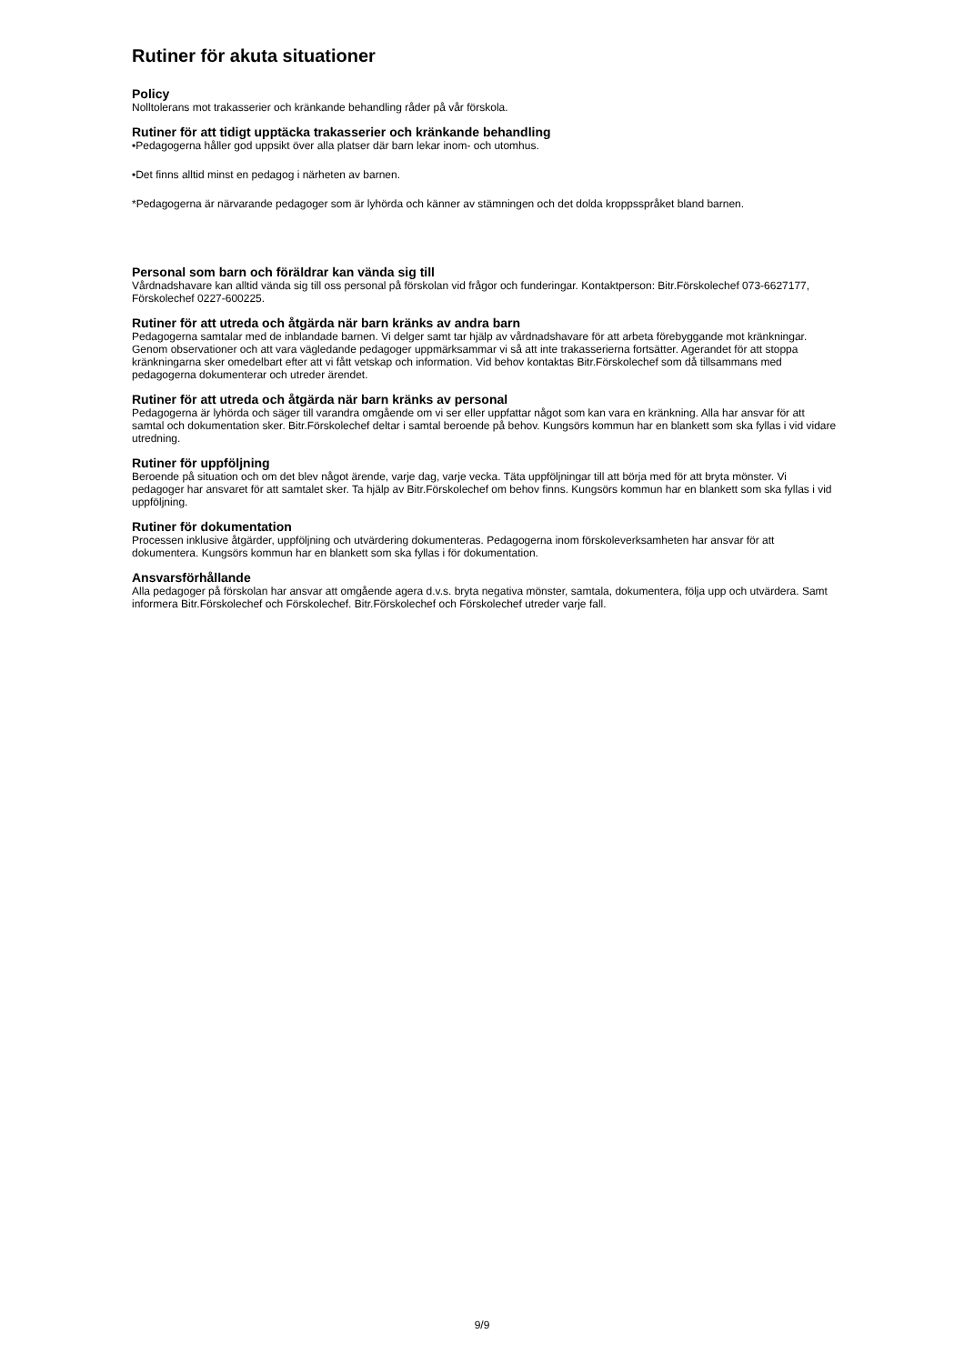Rutiner för akuta situationer
Policy
Nolltolerans mot trakasserier och kränkande behandling råder på vår förskola.
Rutiner för att tidigt upptäcka trakasserier och kränkande behandling
•Pedagogerna håller god uppsikt över alla platser där barn lekar inom- och utomhus.
•Det finns alltid minst en pedagog i närheten av barnen.
*Pedagogerna är närvarande pedagoger som är lyhörda och känner av stämningen och det dolda kroppsspråket bland barnen.
Personal som barn och föräldrar kan vända sig till
Vårdnadshavare kan alltid vända sig till oss personal på förskolan vid frågor och funderingar. Kontaktperson: Bitr.Förskolechef 073-6627177, Förskolechef 0227-600225.
Rutiner för att utreda och åtgärda när barn kränks av andra barn
Pedagogerna samtalar med de inblandade barnen. Vi delger samt tar hjälp av vårdnadshavare för att arbeta förebyggande mot kränkningar. Genom observationer och att vara vägledande pedagoger uppmärksammar vi så att inte trakasserierna fortsätter. Agerandet för att stoppa kränkningarna sker omedelbart efter att vi fått vetskap och information. Vid behov kontaktas Bitr.Förskolechef som då tillsammans med pedagogerna dokumenterar och utreder ärendet.
Rutiner för att utreda och åtgärda när barn kränks av personal
Pedagogerna är lyhörda och säger till varandra omgående om vi ser eller uppfattar något som kan vara en kränkning. Alla har ansvar för att samtal och dokumentation sker. Bitr.Förskolechef deltar i samtal beroende på behov. Kungsörs kommun har en blankett som ska fyllas i vid vidare utredning.
Rutiner för uppföljning
Beroende på situation och om det blev något ärende, varje dag, varje vecka. Täta uppföljningar till att börja med för att bryta mönster. Vi pedagoger har ansvaret för att samtalet sker. Ta hjälp av Bitr.Förskolechef om behov finns. Kungsörs kommun har en blankett som ska fyllas i vid uppföljning.
Rutiner för dokumentation
Processen inklusive åtgärder, uppföljning och utvärdering dokumenteras. Pedagogerna inom förskoleverksamheten har ansvar för att dokumentera. Kungsörs kommun har en blankett som ska fyllas i för dokumentation.
Ansvarsförhållande
Alla pedagoger på förskolan har ansvar att omgående agera d.v.s. bryta negativa mönster, samtala, dokumentera, följa upp och utvärdera. Samt informera Bitr.Förskolechef och Förskolechef. Bitr.Förskolechef och Förskolechef utreder varje fall.
9/9